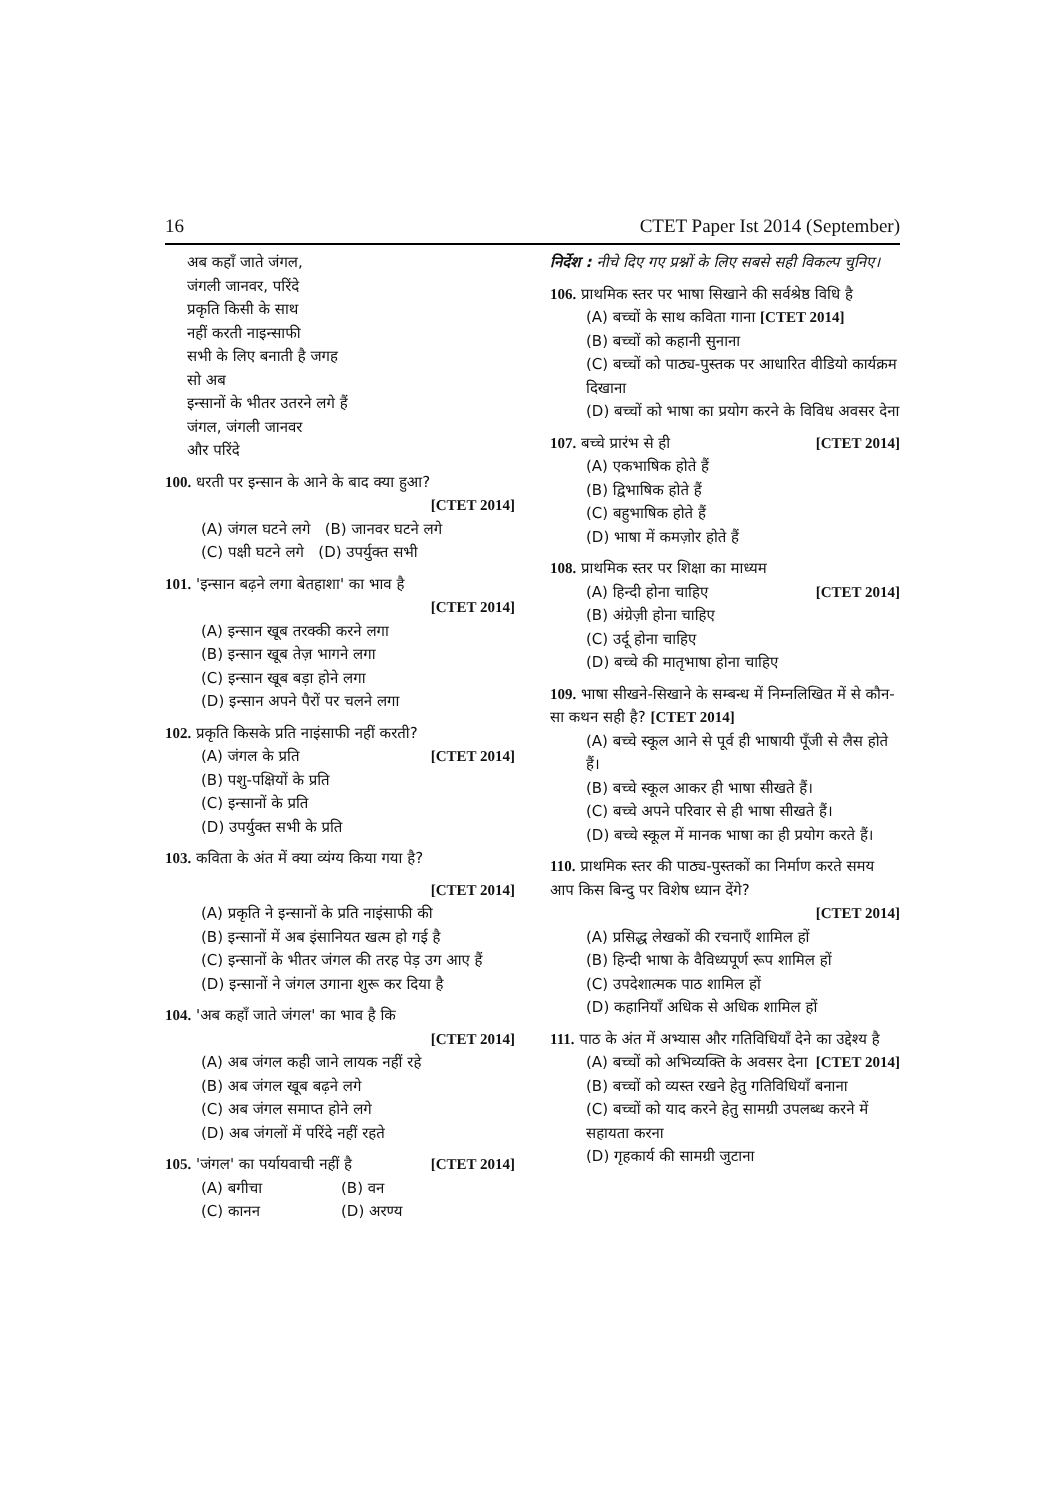16 CTET Paper Ist 2014 (September)
अब कहाँ जाते जंगल,
जंगली जानवर, परिंदे
प्रकृति किसी के साथ
नहीं करती नाइन्साफी
सभी के लिए बनाती है जगह
सो अब
इन्सानों के भीतर उतरने लगे हैं
जंगल, जंगली जानवर
और परिंदे
100. धरती पर इन्सान के आने के बाद क्या हुआ?
[CTET 2014]
(A) जंगल घटने लगे (B) जानवर घटने लगे
(C) पक्षी घटने लगे (D) उपर्युक्त सभी
101. 'इन्सान बढ़ने लगा बेतहाशा' का भाव है
[CTET 2014]
(A) इन्सान खूब तरक्की करने लगा
(B) इन्सान खूब तेज़ भागने लगा
(C) इन्सान खूब बड़ा होने लगा
(D) इन्सान अपने पैरों पर चलने लगा
102. प्रकृति किसके प्रति नाइंसाफी नहीं करती?
(A) जंगल के प्रति [CTET 2014]
(B) पशु-पक्षियों के प्रति
(C) इन्सानों के प्रति
(D) उपर्युक्त सभी के प्रति
103. कविता के अंत में क्या व्यंग्य किया गया है?
[CTET 2014]
(A) प्रकृति ने इन्सानों के प्रति नाइंसाफी की
(B) इन्सानों में अब इंसानियत खत्म हो गई है
(C) इन्सानों के भीतर जंगल की तरह पेड़ उग आए हैं
(D) इन्सानों ने जंगल उगाना शुरू कर दिया है
104. 'अब कहाँ जाते जंगल' का भाव है कि
[CTET 2014]
(A) अब जंगल कही जाने लायक नहीं रहे
(B) अब जंगल खूब बढ़ने लगे
(C) अब जंगल समाप्त होने लगे
(D) अब जंगलों में परिंदे नहीं रहते
105. 'जंगल' का पर्यायवाची नहीं है [CTET 2014]
(A) बगीचा (B) वन
(C) कानन (D) अरण्य
निर्देश : नीचे दिए गए प्रश्नों के लिए सबसे सही विकल्प चुनिए।
106. प्राथमिक स्तर पर भाषा सिखाने की सर्वश्रेष्ठ विधि है
(A) बच्चों के साथ कविता गाना [CTET 2014]
(B) बच्चों को कहानी सुनाना
(C) बच्चों को पाठ्य-पुस्तक पर आधारित वीडियो कार्यक्रम दिखाना
(D) बच्चों को भाषा का प्रयोग करने के विविध अवसर देना
107. बच्चे प्रारंभ से ही [CTET 2014]
(A) एकभाषिक होते हैं
(B) द्विभाषिक होते हैं
(C) बहुभाषिक होते हैं
(D) भाषा में कमज़ोर होते हैं
108. प्राथमिक स्तर पर शिक्षा का माध्यम
(A) हिन्दी होना चाहिए [CTET 2014]
(B) अंग्रेज़ी होना चाहिए
(C) उर्दू होना चाहिए
(D) बच्चे की मातृभाषा होना चाहिए
109. भाषा सीखने-सिखाने के सम्बन्ध में निम्नलिखित में से कौन-सा कथन सही है? [CTET 2014]
(A) बच्चे स्कूल आने से पूर्व ही भाषायी पूँजी से लैस होते हैं।
(B) बच्चे स्कूल आकर ही भाषा सीखते हैं।
(C) बच्चे अपने परिवार से ही भाषा सीखते हैं।
(D) बच्चे स्कूल में मानक भाषा का ही प्रयोग करते हैं।
110. प्राथमिक स्तर की पाठ्य-पुस्तकों का निर्माण करते समय आप किस बिन्दु पर विशेष ध्यान देंगे?
[CTET 2014]
(A) प्रसिद्ध लेखकों की रचनाएँ शामिल हों
(B) हिन्दी भाषा के वैविध्यपूर्ण रूप शामिल हों
(C) उपदेशात्मक पाठ शामिल हों
(D) कहानियाँ अधिक से अधिक शामिल हों
111. पाठ के अंत में अभ्यास और गतिविधियाँ देने का उद्देश्य है [CTET 2014]
(A) बच्चों को अभिव्यक्ति के अवसर देना
(B) बच्चों को व्यस्त रखने हेतु गतिविधियाँ बनाना
(C) बच्चों को याद करने हेतु सामग्री उपलब्ध करने में सहायता करना
(D) गृहकार्य की सामग्री जुटाना